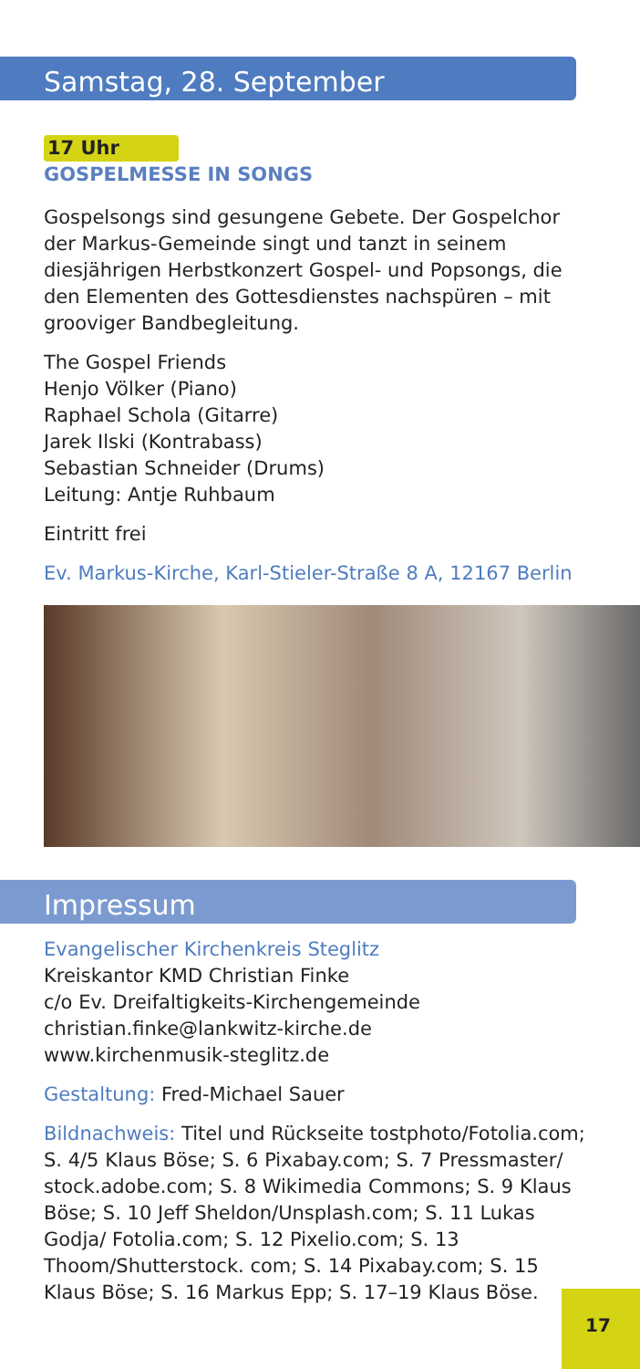Samstag, 28. September
17 Uhr
GOSPELMESSE IN SONGS
Gospelsongs sind gesungene Gebete. Der Gospelchor der Markus-Gemeinde singt und tanzt in seinem diesjährigen Herbstkonzert Gospel- und Popsongs, die den Elementen des Gottesdienstes nachspüren – mit grooviger Bandbe­gleitung.
The Gospel Friends
Henjo Völker (Piano)
Raphael Schola (Gitarre)
Jarek Ilski (Kontrabass)
Sebastian Schneider (Drums)
Leitung: Antje Ruhbaum
Eintritt frei
Ev. Markus-Kirche, Karl-Stieler-Straße 8 A, 12167 Berlin
Impressum
Evangelischer Kirchenkreis Steglitz
Kreiskantor KMD Christian Finke
c/o Ev. Dreifaltigkeits-Kirchengemeinde
christian.finke@lankwitz-kirche.de
www.kirchenmusik-steglitz.de
Gestaltung: Fred-Michael Sauer
Bildnachweis: Titel und Rückseite tostphoto/Fotolia.com; S. 4/5 Klaus Böse; S. 6 Pixabay.com; S. 7 Pressmaster/ stock.adobe.com; S. 8 Wikimedia Commons; S. 9 Klaus Böse; S. 10 Jeff Sheldon/Unsplash.com; S. 11 Lukas Godja/ Fotolia.com; S. 12 Pixelio.com; S. 13 Thoom/Shutterstock. com; S. 14 Pixabay.com; S. 15 Klaus Böse; S. 16 Markus Epp; S. 17–19 Klaus Böse.
17